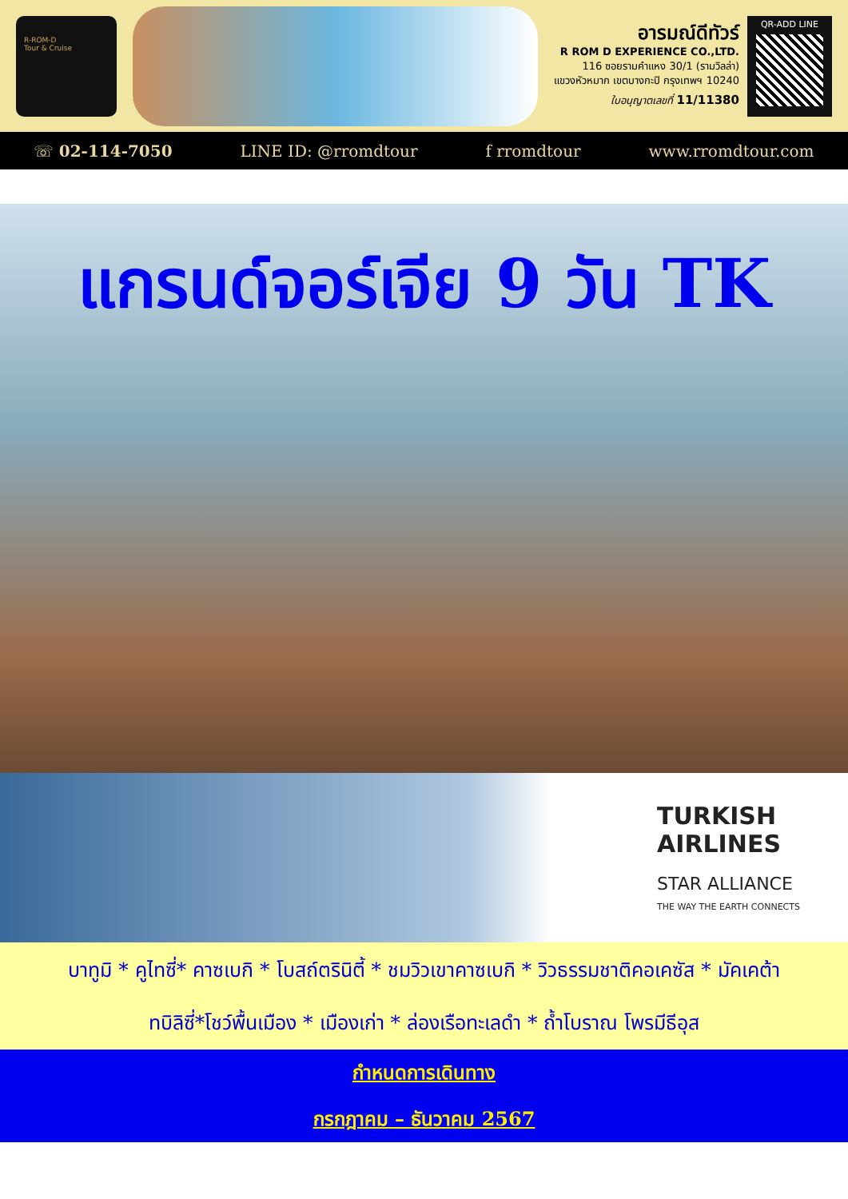R-ROM-D
Tour & Cruise
อารมณ์ดีทัวร์
R ROM D EXPERIENCE CO.,LTD.
116 ซอยรามคำแหง 30/1 (รามวิลล่า)
แขวงหัวหมาก เขตบางกะปิ กรุงเทพฯ 10240
ใบอนุญาตเลขที่ 11/11380
QR-ADD LINE
☏ 02-114-7050 LINE ID: @rromdtour f rromdtour www.rromdtour.com
แกรนด์จอร์เจีย 9 วัน TK
TURKISH
AIRLINES
STAR ALLIANCE
THE WAY THE EARTH CONNECTS
บาทูมิ * คูไทซี่* คาซเบกิ * โบสถ์ตรินิตี้ * ชมวิวเขาคาซเบกิ * วิวธรรมชาติคอเคซัส * มัคเคต้า
ทบิลิซี่*โชว์พื้นเมือง * เมืองเก่า * ล่องเรือทะเลดำ * ถ้ำโบราณ โพรมีธีอุส
กำหนดการเดินทาง
กรกฎาคม – ธันวาคม 2567